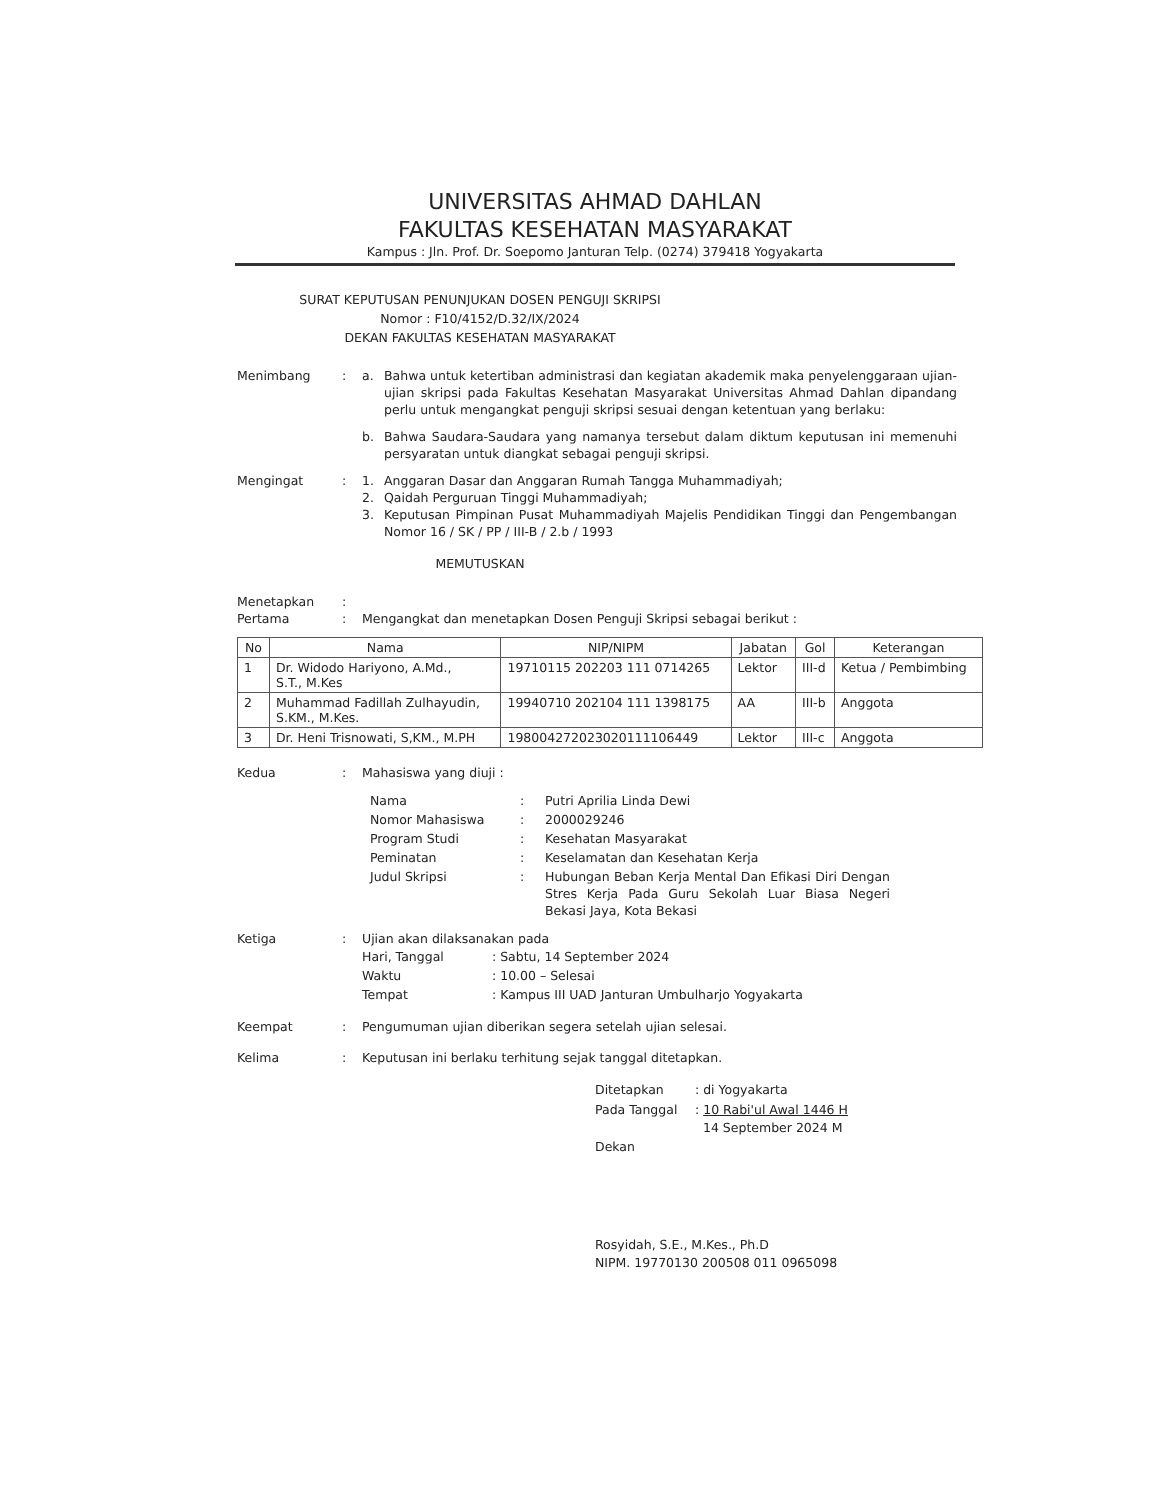UNIVERSITAS AHMAD DAHLAN
FAKULTAS KESEHATAN MASYARAKAT
Kampus : Jln. Prof. Dr. Soepomo Janturan Telp. (0274) 379418 Yogyakarta
SURAT KEPUTUSAN PENUNJUKAN DOSEN PENGUJI SKRIPSI
Nomor : F10/4152/D.32/IX/2024
DEKAN FAKULTAS KESEHATAN MASYARAKAT
Menimbang : a. Bahwa untuk ketertiban administrasi dan kegiatan akademik maka penyelenggaraan ujian-ujian skripsi pada Fakultas Kesehatan Masyarakat Universitas Ahmad Dahlan dipandang perlu untuk mengangkat penguji skripsi sesuai dengan ketentuan yang berlaku:
b. Bahwa Saudara-Saudara yang namanya tersebut dalam diktum keputusan ini memenuhi persyaratan untuk diangkat sebagai penguji skripsi.
Mengingat : 1. Anggaran Dasar dan Anggaran Rumah Tangga Muhammadiyah;
2. Qaidah Perguruan Tinggi Muhammadiyah;
3. Keputusan Pimpinan Pusat Muhammadiyah Majelis Pendidikan Tinggi dan Pengembangan Nomor 16 / SK / PP / III-B / 2.b / 1993
MEMUTUSKAN
Menetapkan :
Pertama : Mengangkat dan menetapkan Dosen Penguji Skripsi sebagai berikut :
| No | Nama | NIP/NIPM | Jabatan | Gol | Keterangan |
| --- | --- | --- | --- | --- | --- |
| 1 | Dr. Widodo Hariyono, A.Md., S.T., M.Kes | 19710115 202203 111 0714265 | Lektor | III-d | Ketua / Pembimbing |
| 2 | Muhammad Fadillah Zulhayudin, S.KM., M.Kes. | 19940710 202104 111 1398175 | AA | III-b | Anggota |
| 3 | Dr. Heni Trisnowati, S,KM., M.PH | 19800427202302011110644​9 | Lektor | III-c | Anggota |
Kedua : Mahasiswa yang diuji :
| Nama | : | Putri Aprilia Linda Dewi |
| Nomor Mahasiswa | : | 2000029246 |
| Program Studi | : | Kesehatan Masyarakat |
| Peminatan | : | Keselamatan dan Kesehatan Kerja |
| Judul Skripsi | : | Hubungan Beban Kerja Mental Dan Efikasi Diri Dengan Stres Kerja Pada Guru Sekolah Luar Biasa Negeri Bekasi Jaya, Kota Bekasi |
Ketiga : Ujian akan dilaksanakan pada
| Hari, Tanggal | : Sabtu, 14 September 2024 |
| Waktu | : 10.00 – Selesai |
| Tempat | : Kampus III UAD Janturan Umbulharjo Yogyakarta |
Keempat : Pengumuman ujian diberikan segera setelah ujian selesai.
Kelima : Keputusan ini berlaku terhitung sejak tanggal ditetapkan.
| Ditetapkan | : di Yogyakarta |
| Pada Tanggal | : 10 Rabi'ul Awal 1446 H 14 September 2024 M |
Dekan
Rosyidah, S.E., M.Kes., Ph.D
NIPM. 19770130 200508 011 0965098